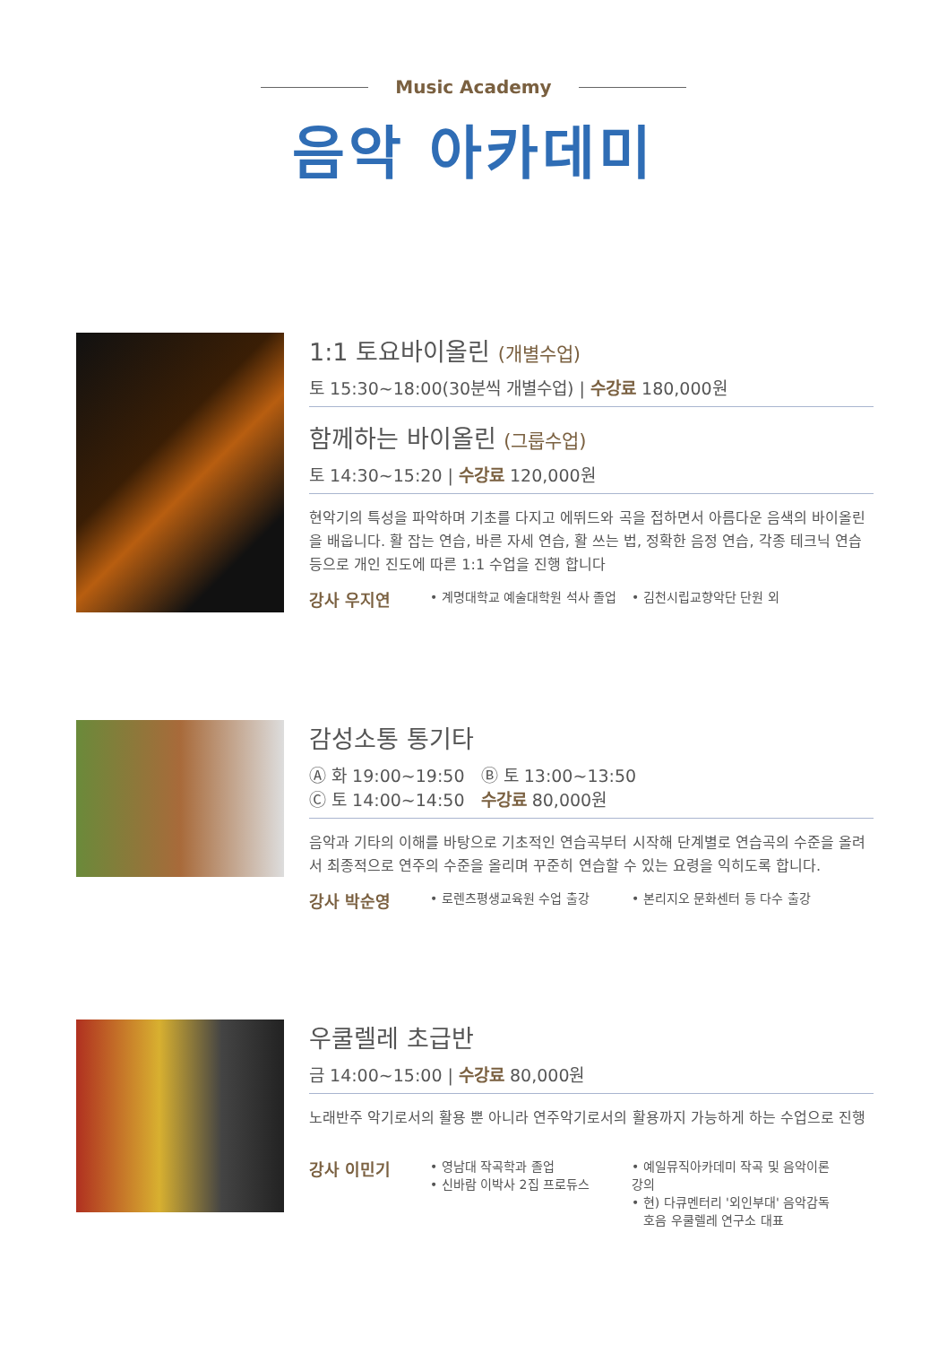Music Academy
음악 아카데미
1:1 토요바이올린 (개별수업)
토 15:30~18:00(30분씩 개별수업) | 수강료 180,000원
함께하는 바이올린 (그룹수업)
토 14:30~15:20 | 수강료 120,000원
현악기의 특성을 파악하며 기초를 다지고 에뛰드와 곡을 접하면서 아름다운 음색의 바이올린을 배웁니다. 활 잡는 연습, 바른 자세 연습, 활 쓰는 법, 정확한 음정 연습, 각종 테크닉 연습 등으로 개인 진도에 따른 1:1 수업을 진행 합니다
강사 우지연
• 계명대학교 예술대학원 석사 졸업
• 김천시립교향악단 단원 외
감성소통 통기타
Ⓐ 화 19:00~19:50 Ⓑ 토 13:00~13:50
Ⓒ 토 14:00~14:50 수강료 80,000원
음악과 기타의 이해를 바탕으로 기초적인 연습곡부터 시작해 단계별로 연습곡의 수준을 올려서 최종적으로 연주의 수준을 올리며 꾸준히 연습할 수 있는 요령을 익히도록 합니다.
강사 박순영
• 로렌츠평생교육원 수업 출강 • 본리지오 문화센터 등 다수 출강
우쿨렐레 초급반
금 14:00~15:00 | 수강료 80,000원
노래반주 악기로서의 활용 뿐 아니라 연주악기로서의 활용까지 가능하게 하는 수업으로 진행
강사 이민기
• 영남대 작곡학과 졸업
• 신바람 이박사 2집 프로듀스
• 예일뮤직아카데미 작곡 및 음악이론 강의
• 현) 다큐멘터리 '외인부대' 음악감독
호음 우쿨렐레 연구소 대표